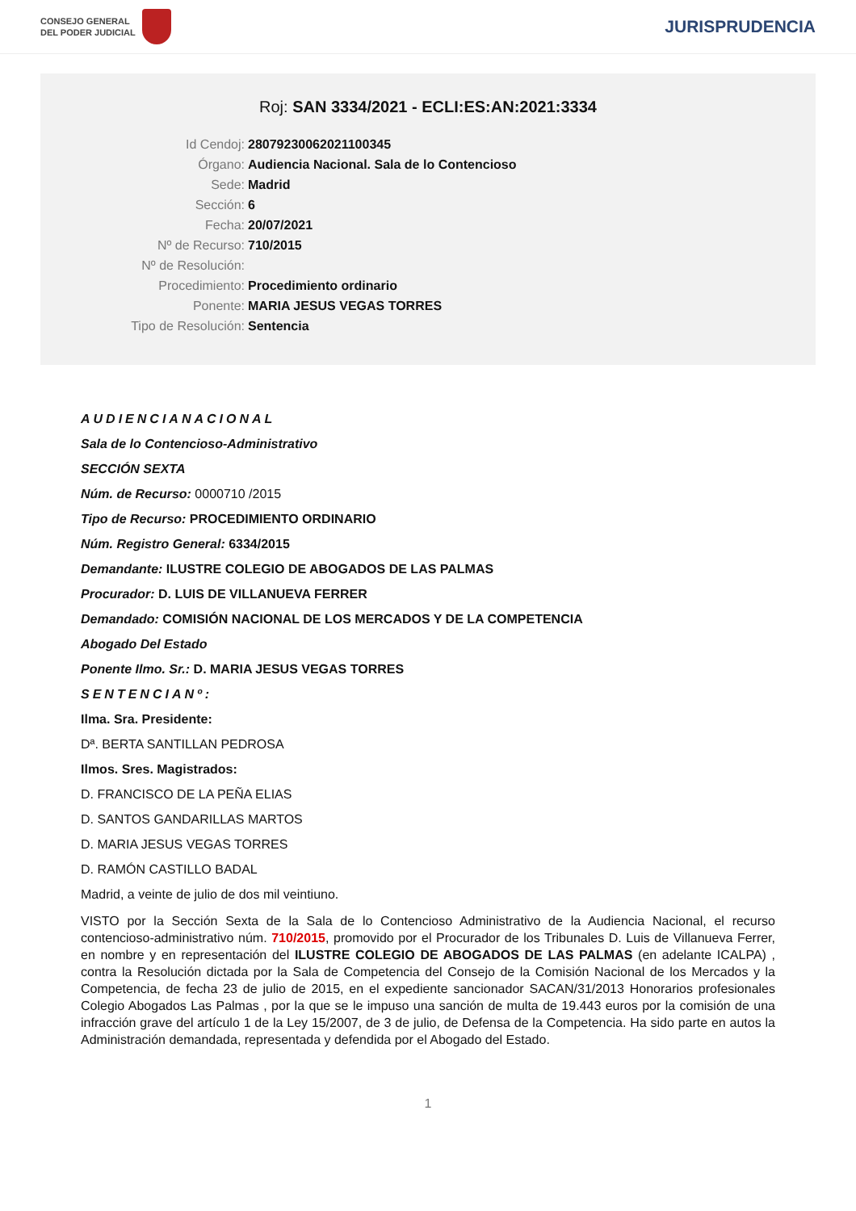CONSEJO GENERAL
DEL PODER JUDICIAL
JURISPRUDENCIA
Roj: SAN 3334/2021 - ECLI:ES:AN:2021:3334
Id Cendoj: 28079230062021100345
Órgano: Audiencia Nacional. Sala de lo Contencioso
Sede: Madrid
Sección: 6
Fecha: 20/07/2021
Nº de Recurso: 710/2015
Nº de Resolución:
Procedimiento: Procedimiento ordinario
Ponente: MARIA JESUS VEGAS TORRES
Tipo de Resolución: Sentencia
AUDIENCIANACIONAL
Sala de lo Contencioso-Administrativo
SECCIÓN SEXTA
Núm. de Recurso: 0000710 /2015
Tipo de Recurso: PROCEDIMIENTO ORDINARIO
Núm. Registro General: 6334/2015
Demandante: ILUSTRE COLEGIO DE ABOGADOS DE LAS PALMAS
Procurador: D. LUIS DE VILLANUEVA FERRER
Demandado: COMISIÓN NACIONAL DE LOS MERCADOS Y DE LA COMPETENCIA
Abogado Del Estado
Ponente Ilmo. Sr.: D. MARIA JESUS VEGAS TORRES
SENTENCIANº:
Ilma. Sra. Presidente:
Dª. BERTA SANTILLAN PEDROSA
Ilmos. Sres. Magistrados:
D. FRANCISCO DE LA PEÑA ELIAS
D. SANTOS GANDARILLAS MARTOS
D. MARIA JESUS VEGAS TORRES
D. RAMÓN CASTILLO BADAL
Madrid, a veinte de julio de dos mil veintiuno.
VISTO por la Sección Sexta de la Sala de lo Contencioso Administrativo de la Audiencia Nacional, el recurso contencioso-administrativo núm. 710/2015, promovido por el Procurador de los Tribunales D. Luis de Villanueva Ferrer, en nombre y en representación del ILUSTRE COLEGIO DE ABOGADOS DE LAS PALMAS (en adelante ICALPA) , contra la Resolución dictada por la Sala de Competencia del Consejo de la Comisión Nacional de los Mercados y la Competencia, de fecha 23 de julio de 2015, en el expediente sancionador SACAN/31/2013 Honorarios profesionales Colegio Abogados Las Palmas , por la que se le impuso una sanción de multa de 19.443 euros por la comisión de una infracción grave del artículo 1 de la Ley 15/2007, de 3 de julio, de Defensa de la Competencia. Ha sido parte en autos la Administración demandada, representada y defendida por el Abogado del Estado.
1